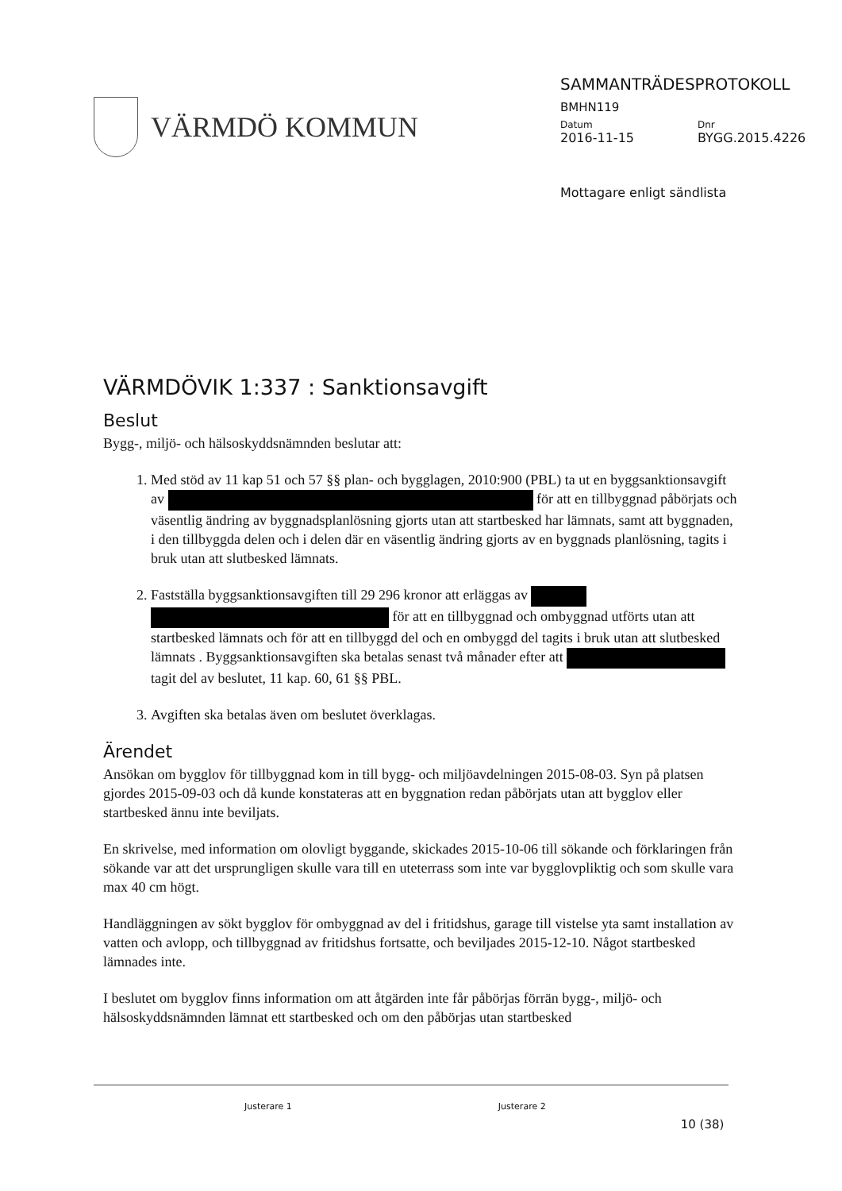VÄRMDÖ KOMMUN
SAMMANTRÄDESPROTOKOLL
BMHN119
Datum
2016-11-15
Dnr
BYGG.2015.4226
Mottagare enligt sändlista
VÄRMDÖVIK 1:337 : Sanktionsavgift
Beslut
Bygg-, miljö- och hälsoskyddsnämnden beslutar att:
1. Med stöd av 11 kap 51 och 57 §§ plan- och bygglagen, 2010:900 (PBL) ta ut en byggsanktionsavgift av för att en tillbyggnad påbörjats och väsentlig ändring av byggnadsplanlösning gjorts utan att startbesked har lämnats, samt att byggnaden, i den tillbyggda delen och i delen där en väsentlig ändring gjorts av en byggnads planlösning, tagits i bruk utan att slutbesked lämnats.
2. Fastställa byggsanktionsavgiften till 29 296 kronor att erläggas av för att en tillbyggnad och ombyggnad utförts utan att startbesked lämnats och för att en tillbyggd del och en ombyggd del tagits i bruk utan att slutbesked lämnats . Byggsanktionsavgiften ska betalas senast två månader efter att tagit del av beslutet, 11 kap. 60, 61 §§ PBL.
3. Avgiften ska betalas även om beslutet överklagas.
Ärendet
Ansökan om bygglov för tillbyggnad kom in till bygg- och miljöavdelningen 2015-08-03. Syn på platsen gjordes 2015-09-03 och då kunde konstateras att en byggnation redan påbörjats utan att bygglov eller startbesked ännu inte beviljats.
En skrivelse, med information om olovligt byggande, skickades 2015-10-06 till sökande och förklaringen från sökande var att det ursprungligen skulle vara till en uteterrass som inte var bygglovpliktig och som skulle vara max 40 cm högt.
Handläggningen av sökt bygglov för ombyggnad av del i fritidshus, garage till vistelse yta samt installation av vatten och avlopp, och tillbyggnad av fritidshus fortsatte, och beviljades 2015-12-10. Något startbesked lämnades inte.
I beslutet om bygglov finns information om att åtgärden inte får påbörjas förrän bygg-, miljö- och hälsoskyddsnämnden lämnat ett startbesked och om den påbörjas utan startbesked
Justerare 1 Justerare 2 10 (38)